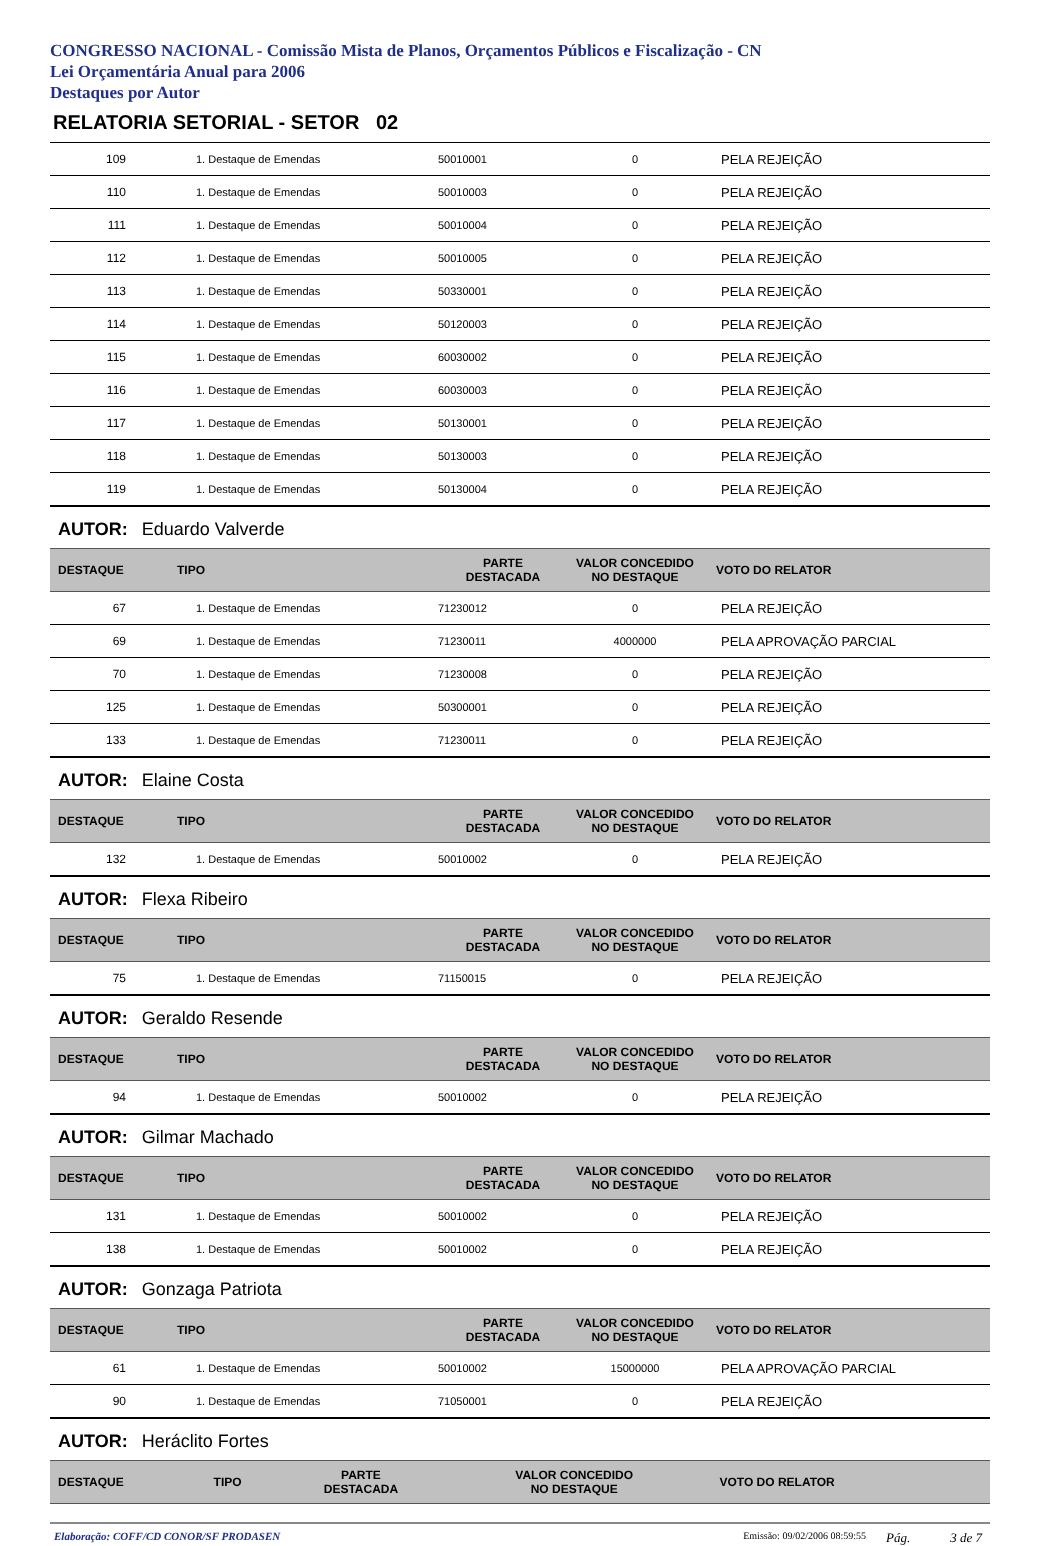CONGRESSO NACIONAL - Comissão Mista de Planos, Orçamentos Públicos e Fiscalização - CN
Lei Orçamentária Anual para 2006
Destaques por Autor
RELATORIA SETORIAL - SETOR 02
| 109 | 1. Destaque de Emendas | 50010001 | 0 | PELA REJEIÇÃO |
| 110 | 1. Destaque de Emendas | 50010003 | 0 | PELA REJEIÇÃO |
| 111 | 1. Destaque de Emendas | 50010004 | 0 | PELA REJEIÇÃO |
| 112 | 1. Destaque de Emendas | 50010005 | 0 | PELA REJEIÇÃO |
| 113 | 1. Destaque de Emendas | 50330001 | 0 | PELA REJEIÇÃO |
| 114 | 1. Destaque de Emendas | 50120003 | 0 | PELA REJEIÇÃO |
| 115 | 1. Destaque de Emendas | 60030002 | 0 | PELA REJEIÇÃO |
| 116 | 1. Destaque de Emendas | 60030003 | 0 | PELA REJEIÇÃO |
| 117 | 1. Destaque de Emendas | 50130001 | 0 | PELA REJEIÇÃO |
| 118 | 1. Destaque de Emendas | 50130003 | 0 | PELA REJEIÇÃO |
| 119 | 1. Destaque de Emendas | 50130004 | 0 | PELA REJEIÇÃO |
AUTOR: Eduardo Valverde
| DESTAQUE | TIPO | PARTE DESTACADA | VALOR CONCEDIDO NO DESTAQUE | VOTO DO RELATOR |
| --- | --- | --- | --- | --- |
| 67 | 1. Destaque de Emendas | 71230012 | 0 | PELA REJEIÇÃO |
| 69 | 1. Destaque de Emendas | 71230011 | 4000000 | PELA APROVAÇÃO PARCIAL |
| 70 | 1. Destaque de Emendas | 71230008 | 0 | PELA REJEIÇÃO |
| 125 | 1. Destaque de Emendas | 50300001 | 0 | PELA REJEIÇÃO |
| 133 | 1. Destaque de Emendas | 71230011 | 0 | PELA REJEIÇÃO |
AUTOR: Elaine Costa
| DESTAQUE | TIPO | PARTE DESTACADA | VALOR CONCEDIDO NO DESTAQUE | VOTO DO RELATOR |
| --- | --- | --- | --- | --- |
| 132 | 1. Destaque de Emendas | 50010002 | 0 | PELA REJEIÇÃO |
AUTOR: Flexa Ribeiro
| DESTAQUE | TIPO | PARTE DESTACADA | VALOR CONCEDIDO NO DESTAQUE | VOTO DO RELATOR |
| --- | --- | --- | --- | --- |
| 75 | 1. Destaque de Emendas | 71150015 | 0 | PELA REJEIÇÃO |
AUTOR: Geraldo Resende
| DESTAQUE | TIPO | PARTE DESTACADA | VALOR CONCEDIDO NO DESTAQUE | VOTO DO RELATOR |
| --- | --- | --- | --- | --- |
| 94 | 1. Destaque de Emendas | 50010002 | 0 | PELA REJEIÇÃO |
AUTOR: Gilmar Machado
| DESTAQUE | TIPO | PARTE DESTACADA | VALOR CONCEDIDO NO DESTAQUE | VOTO DO RELATOR |
| --- | --- | --- | --- | --- |
| 131 | 1. Destaque de Emendas | 50010002 | 0 | PELA REJEIÇÃO |
| 138 | 1. Destaque de Emendas | 50010002 | 0 | PELA REJEIÇÃO |
AUTOR: Gonzaga Patriota
| DESTAQUE | TIPO | PARTE DESTACADA | VALOR CONCEDIDO NO DESTAQUE | VOTO DO RELATOR |
| --- | --- | --- | --- | --- |
| 61 | 1. Destaque de Emendas | 50010002 | 15000000 | PELA APROVAÇÃO PARCIAL |
| 90 | 1. Destaque de Emendas | 71050001 | 0 | PELA REJEIÇÃO |
AUTOR: Heráclito Fortes
| DESTAQUE | TIPO | PARTE DESTACADA | VALOR CONCEDIDO NO DESTAQUE | VOTO DO RELATOR |
| --- | --- | --- | --- | --- |
Elaboração: COFF/CD CONOR/SF PRODASEN Emissão: 09/02/2006 08:59:55 Pág. 3 de 7